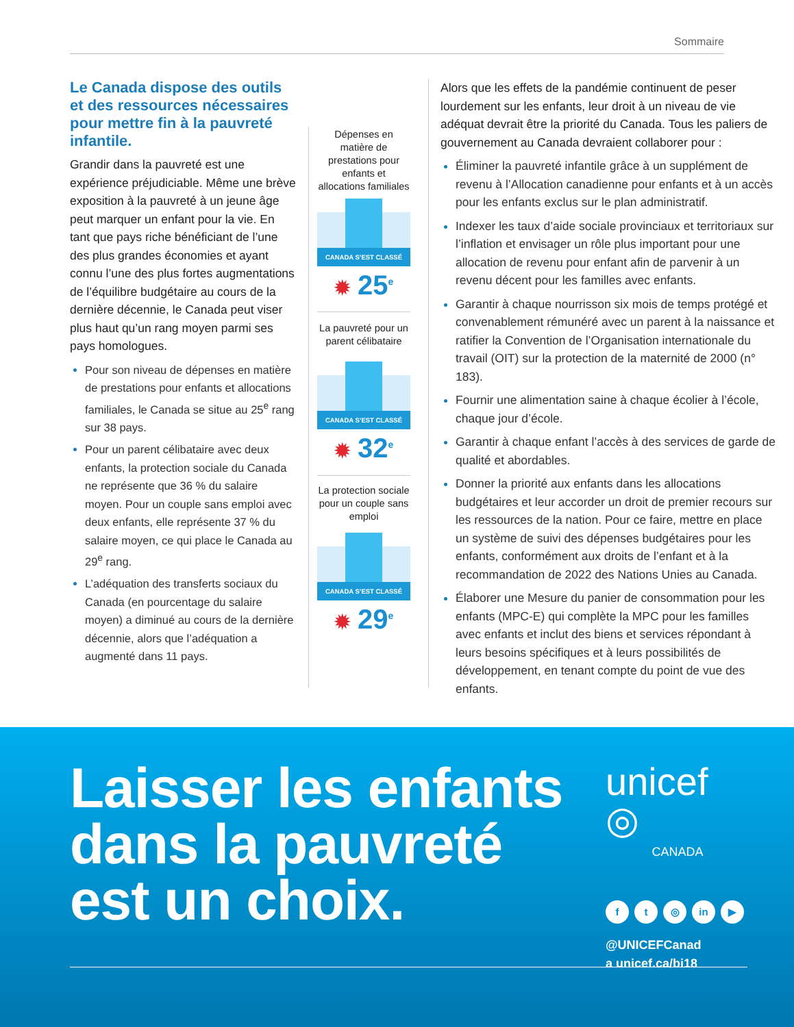Sommaire
Le Canada dispose des outils et des ressources nécessaires pour mettre fin à la pauvreté infantile.
Grandir dans la pauvreté est une expérience préjudiciable. Même une brève exposition à la pauvreté à un jeune âge peut marquer un enfant pour la vie. En tant que pays riche bénéficiant de l’une des plus grandes économies et ayant connu l’une des plus fortes augmentations de l’équilibre budgétaire au cours de la dernière décennie, le Canada peut viser plus haut qu’un rang moyen parmi ses pays homologues.
Pour son niveau de dépenses en matière de prestations pour enfants et allocations familiales, le Canada se situe au 25<sup>e</sup> rang sur 38 pays.
Pour un parent célibataire avec deux enfants, la protection sociale du Canada ne représente que 36 % du salaire moyen. Pour un couple sans emploi avec deux enfants, elle représente 37 % du salaire moyen, ce qui place le Canada au 29<sup>e</sup> rang.
L’adéquation des transferts sociaux du Canada (en pourcentage du salaire moyen) a diminué au cours de la dernière décennie, alors que l’adéquation a augmenté dans 11 pays.
Dépenses en matière de prestations pour enfants et allocations familiales
CANADA S’EST CLASSÉ
✹ 25<sup>e</sup>
La pauvreté pour un parent célibataire
CANADA S’EST CLASSÉ
✹ 32<sup>e</sup>
La protection sociale pour un couple sans emploi
CANADA S’EST CLASSÉ
✹ 29<sup>e</sup>
Alors que les effets de la pandémie continuent de peser lourdement sur les enfants, leur droit à un niveau de vie adéquat devrait être la priorité du Canada. Tous les paliers de gouvernement au Canada devraient collaborer pour :
Éliminer la pauvreté infantile grâce à un supplément de revenu à l’Allocation canadienne pour enfants et à un accès pour les enfants exclus sur le plan administratif.
Indexer les taux d’aide sociale provinciaux et territoriaux sur l’inflation et envisager un rôle plus important pour une allocation de revenu pour enfant afin de parvenir à un revenu décent pour les familles avec enfants.
Garantir à chaque nourrisson six mois de temps protégé et convenablement rémunéré avec un parent à la naissance et ratifier la Convention de l’Organisation internationale du travail (OIT) sur la protection de la maternité de 2000 (n° 183).
Fournir une alimentation saine à chaque écolier à l’école, chaque jour d’école.
Garantir à chaque enfant l’accès à des services de garde de qualité et abordables.
Donner la priorité aux enfants dans les allocations budgétaires et leur accorder un droit de premier recours sur les ressources de la nation. Pour ce faire, mettre en place un système de suivi des dépenses budgétaires pour les enfants, conformément aux droits de l’enfant et à la recommandation de 2022 des Nations Unies au Canada.
Élaborer une Mesure du panier de consommation pour les enfants (MPC-E) qui complète la MPC pour les familles avec enfants et inclut des biens et services répondant à leurs besoins spécifiques et à leurs possibilités de développement, en tenant compte du point de vue des enfants.
Laisser les enfants
dans la pauvreté
est un choix.
unicef ◎
CANADA
ft ◎ in ▶
@UNICEFCanad
a unicef.ca/bi18